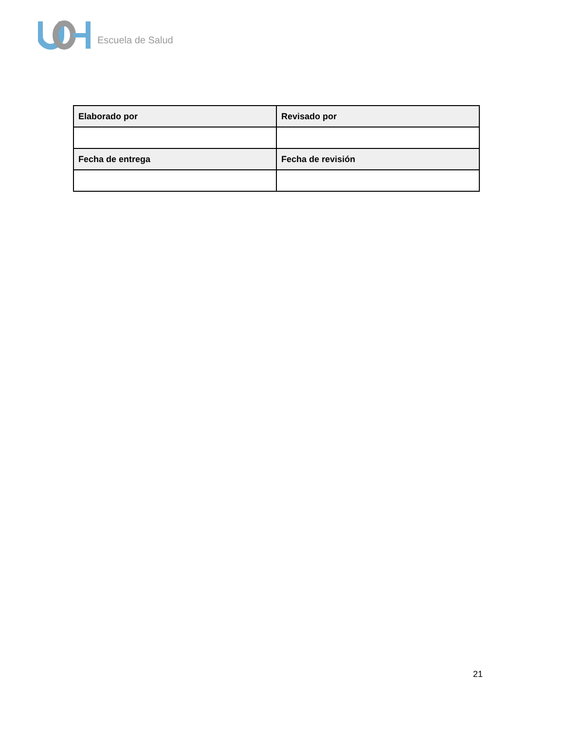Escuela de Salud
| Elaborado por | Revisado por |
| --- | --- |
| Fecha de entrega | Fecha de revisión |
21